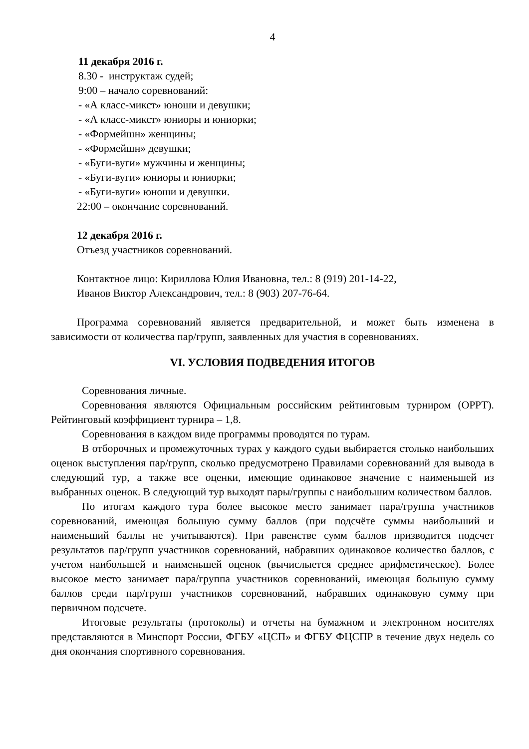4
11 декабря 2016 г.
8.30 - инструктаж судей;
9:00 – начало соревнований:
- «А класс-микст» юноши и девушки;
- «А класс-микст» юниоры и юниорки;
- «Формейшн» женщины;
- «Формейшн» девушки;
- «Буги-вуги» мужчины и женщины;
- «Буги-вуги» юниоры и юниорки;
- «Буги-вуги» юноши и девушки.
22:00 – окончание соревнований.
12 декабря 2016 г.
Отъезд участников соревнований.
Контактное лицо: Кириллова Юлия Ивановна, тел.: 8 (919) 201-14-22,
Иванов Виктор Александрович, тел.: 8 (903) 207-76-64.
Программа соревнований является предварительной, и может быть изменена в зависимости от количества пар/групп, заявленных для участия в соревнованиях.
VI. УСЛОВИЯ ПОДВЕДЕНИЯ ИТОГОВ
Соревнования личные.
Соревнования являются Официальным российским рейтинговым турниром (ОРРТ). Рейтинговый коэффициент турнира – 1,8.
Соревнования в каждом виде программы проводятся по турам.
В отборочных и промежуточных турах у каждого судьи выбирается столько наибольших оценок выступления пар/групп, сколько предусмотрено Правилами соревнований для вывода в следующий тур, а также все оценки, имеющие одинаковое значение с наименьшей из выбранных оценок. В следующий тур выходят пары/группы с наибольшим количеством баллов.
По итогам каждого тура более высокое место занимает пара/группа участников соревнований, имеющая большую сумму баллов (при подсчёте суммы наибольший и наименьший баллы не учитываются). При равенстве сумм баллов призводится подсчет результатов пар/групп участников соревнований, набравших одинаковое количество баллов, с учетом наибольшей и наименьшей оценок (вычислыется среднее арифметическое). Более высокое место занимает пара/группа участников соревнований, имеющая большую сумму баллов среди пар/групп участников соревнований, набравших одинаковую сумму при первичном подсчете.
Итоговые результаты (протоколы) и отчеты на бумажном и электронном носителях представляются в Минспорт России, ФГБУ «ЦСП» и ФГБУ ФЦСПР в течение двух недель со дня окончания спортивного соревнования.